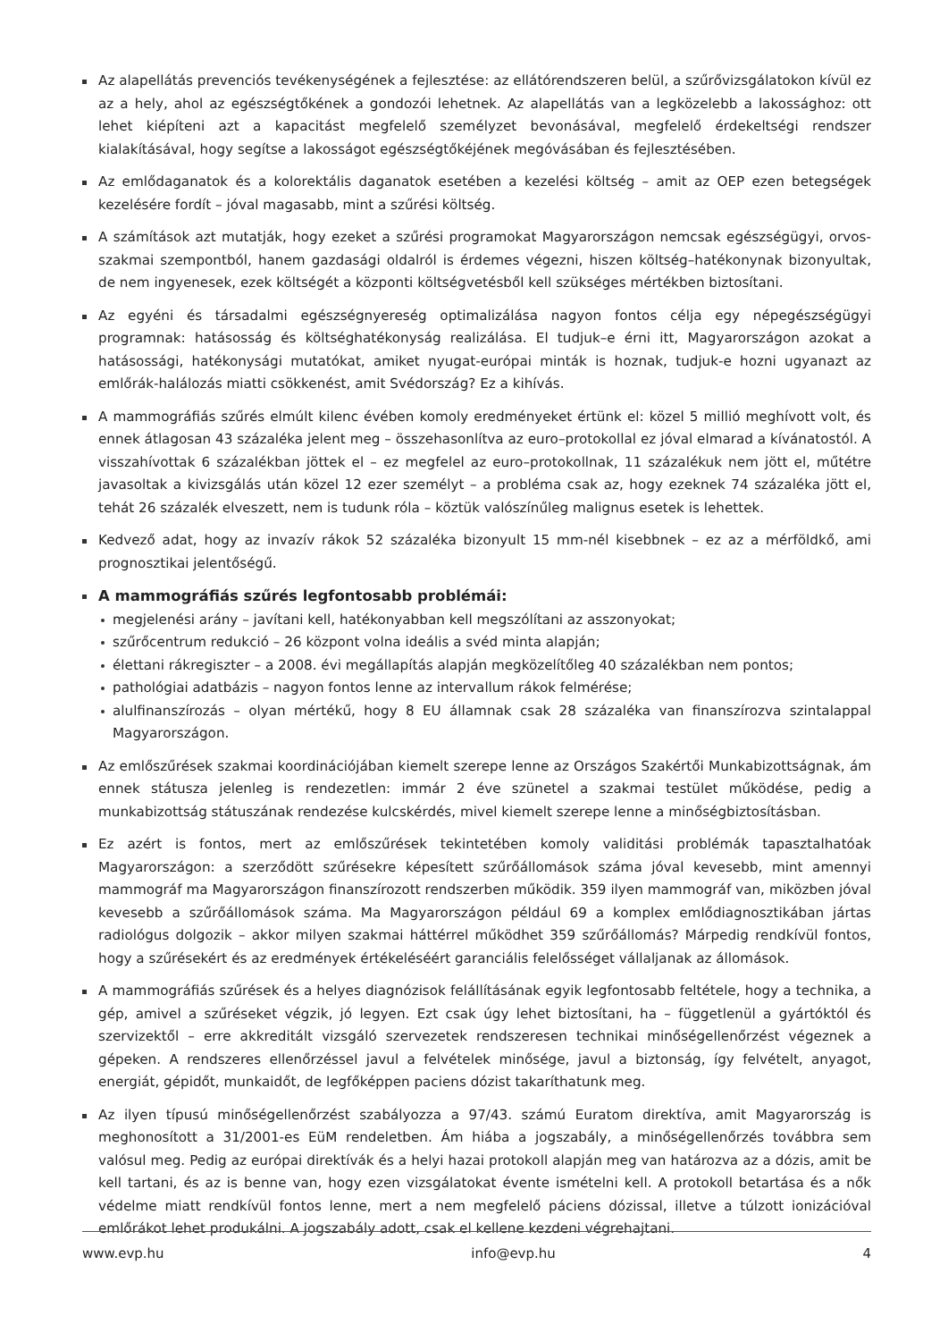Az alapellátás prevenciós tevékenységének a fejlesztése: az ellátórendszeren belül, a szűrővizsgálatokon kívül ez az a hely, ahol az egészségtőkének a gondozói lehetnek. Az alapellátás van a legközelebb a lakossághoz: ott lehet kiépíteni azt a kapacitást megfelelő személyzet bevonásával, megfelelő érdekeltségi rendszer kialakításával, hogy segítse a lakosságot egészségtőkéjének megóvásában és fejlesztésében.
Az emlődaganatok és a kolorektális daganatok esetében a kezelési költség – amit az OEP ezen betegségek kezelésére fordít – jóval magasabb, mint a szűrési költség.
A számítások azt mutatják, hogy ezeket a szűrési programokat Magyarországon nemcsak egészségügyi, orvos-szakmai szempontból, hanem gazdasági oldalról is érdemes végezni, hiszen költség–hatékonynak bizonyultak, de nem ingyenesek, ezek költségét a központi költségvetésből kell szükséges mértékben biztosítani.
Az egyéni és társadalmi egészségnyereség optimalizálása nagyon fontos célja egy népegészségügyi programnak: hatásosság és költséghatékonyság realizálása. El tudjuk–e érni itt, Magyarországon azokat a hatásossági, hatékonysági mutatókat, amiket nyugat-európai minták is hoznak, tudjuk-e hozni ugyanazt az emlőrák-halálozás miatti csökkenést, amit Svédország? Ez a kihívás.
A mammográfiás szűrés elmúlt kilenc évében komoly eredményeket értünk el: közel 5 millió meghívott volt, és ennek átlagosan 43 százaléka jelent meg – összehasonlítva az euro–protokollal ez jóval elmarad a kívánatostól. A visszahívottak 6 százalékban jöttek el – ez megfelel az euro–protokollnak, 11 százalékuk nem jött el, műtétre javasoltak a kivizsgálás után közel 12 ezer személyt – a probléma csak az, hogy ezeknek 74 százaléka jött el, tehát 26 százalék elveszett, nem is tudunk róla – köztük valószínűleg malignus esetek is lehettek.
Kedvező adat, hogy az invazív rákok 52 százaléka bizonyult 15 mm-nél kisebbnek – ez az a mérföldkő, ami prognosztikai jelentőségű.
A mammográfiás szűrés legfontosabb problémái:
megjelenési arány – javítani kell, hatékonyabban kell megszólítani az asszonyokat;
szűrőcentrum redukció – 26 központ volna ideális a svéd minta alapján;
élettani rákregiszter – a 2008. évi megállapítás alapján megközelítőleg 40 százalékban nem pontos;
pathológiai adatbázis – nagyon fontos lenne az intervallum rákok felmérése;
alulfinanszírozás – olyan mértékű, hogy 8 EU államnak csak 28 százaléka van finanszírozva szintalappal Magyarországon.
Az emlőszűrések szakmai koordinációjában kiemelt szerepe lenne az Országos Szakértői Munkabizottságnak, ám ennek státusza jelenleg is rendezetlen: immár 2 éve szünetel a szakmai testület működése, pedig a munkabizottság státuszának rendezése kulcskérdés, mivel kiemelt szerepe lenne a minőségbiztosításban.
Ez azért is fontos, mert az emlőszűrések tekintetében komoly validitási problémák tapasztalhatóak Magyarországon: a szerződött szűrésekre képesített szűrőállomások száma jóval kevesebb, mint amennyi mammográf ma Magyarországon finanszírozott rendszerben működik. 359 ilyen mammográf van, miközben jóval kevesebb a szűrőállomások száma. Ma Magyarországon például 69 a komplex emlődiagnosztikában jártas radiológus dolgozik – akkor milyen szakmai háttérrel működhet 359 szűrőállomás? Márpedig rendkívül fontos, hogy a szűrésekért és az eredmények értékeléséért garanciális felelősséget vállaljanak az állomások.
A mammográfiás szűrések és a helyes diagnózisok felállításának egyik legfontosabb feltétele, hogy a technika, a gép, amivel a szűréseket végzik, jó legyen. Ezt csak úgy lehet biztosítani, ha – függetlenül a gyártóktól és szervizektől – erre akkreditált vizsgáló szervezetek rendszeresen technikai minőségellenőrzést végeznek a gépeken. A rendszeres ellenőrzéssel javul a felvételek minősége, javul a biztonság, így felvételt, anyagot, energiát, gépidőt, munkaidőt, de legfőképpen paciens dózist takaríthatunk meg.
Az ilyen típusú minőségellenőrzést szabályozza a 97/43. számú Euratom direktíva, amit Magyarország is meghonosított a 31/2001-es EüM rendeletben. Ám hiába a jogszabály, a minőségellenőrzés továbbra sem valósul meg. Pedig az európai direktívák és a helyi hazai protokoll alapján meg van határozva az a dózis, amit be kell tartani, és az is benne van, hogy ezen vizsgálatokat évente ismételni kell. A protokoll betartása és a nők védelme miatt rendkívül fontos lenne, mert a nem megfelelő páciens dózissal, illetve a túlzott ionizációval emlőrákot lehet produkálni. A jogszabály adott, csak el kellene kezdeni végrehajtani.
www.evp.hu info@evp.hu 4